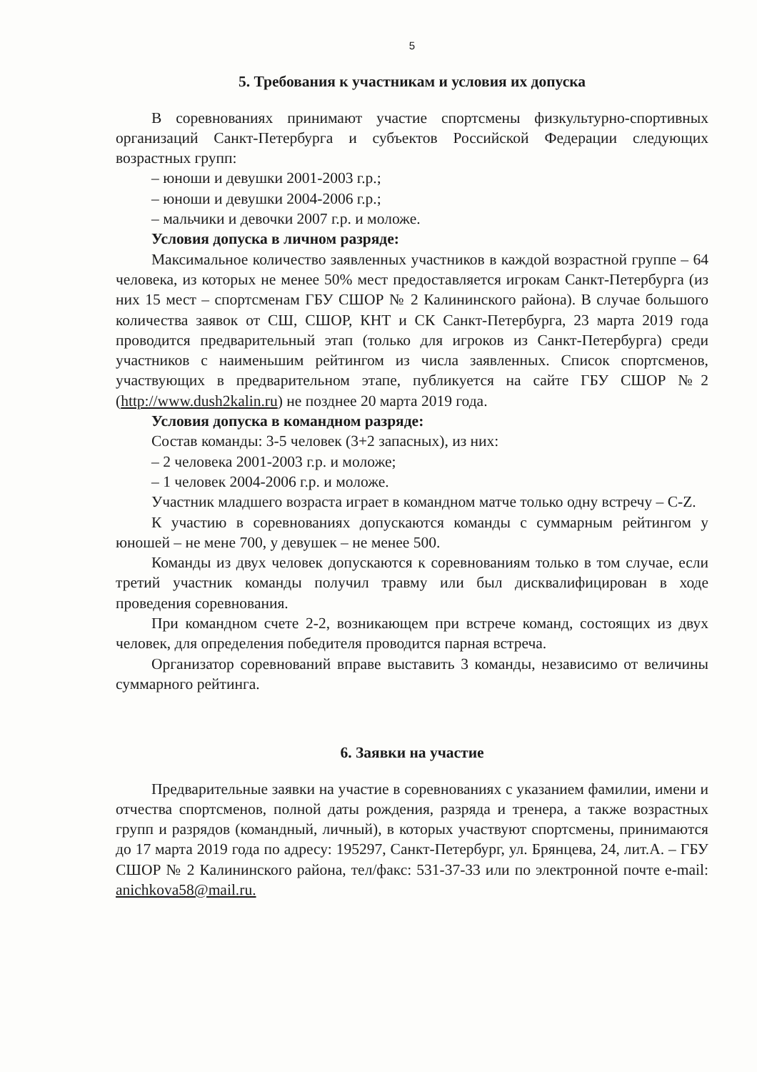5
5. Требования к участникам и условия их допуска
В соревнованиях принимают участие спортсмены физкультурно-спортивных организаций Санкт-Петербурга и субъектов Российской Федерации следующих возрастных групп:
– юноши и девушки 2001-2003 г.р.;
– юноши и девушки 2004-2006 г.р.;
– мальчики и девочки 2007 г.р. и моложе.
Условия допуска в личном разряде:
Максимальное количество заявленных участников в каждой возрастной группе – 64 человека, из которых не менее 50% мест предоставляется игрокам Санкт-Петербурга (из них 15 мест – спортсменам ГБУ СШОР № 2 Калининского района). В случае большого количества заявок от СШ, СШОР, КНТ и СК Санкт-Петербурга, 23 марта 2019 года проводится предварительный этап (только для игроков из Санкт-Петербурга) среди участников с наименьшим рейтингом из числа заявленных. Список спортсменов, участвующих в предварительном этапе, публикуется на сайте ГБУ СШОР №2 (http://www.dush2kalin.ru) не позднее 20 марта 2019 года.
Условия допуска в командном разряде:
Состав команды: 3-5 человек (3+2 запасных), из них:
– 2 человека 2001-2003 г.р. и моложе;
– 1 человек 2004-2006 г.р. и моложе.
Участник младшего возраста играет в командном матче только одну встречу – C-Z.
К участию в соревнованиях допускаются команды с суммарным рейтингом у юношей – не мене 700, у девушек – не менее 500.
Команды из двух человек допускаются к соревнованиям только в том случае, если третий участник команды получил травму или был дисквалифицирован в ходе проведения соревнования.
При командном счете 2-2, возникающем при встрече команд, состоящих из двух человек, для определения победителя проводится парная встреча.
Организатор соревнований вправе выставить 3 команды, независимо от величины суммарного рейтинга.
6. Заявки на участие
Предварительные заявки на участие в соревнованиях с указанием фамилии, имени и отчества спортсменов, полной даты рождения, разряда и тренера, а также возрастных групп и разрядов (командный, личный), в которых участвуют спортсмены, принимаются до 17 марта 2019 года по адресу: 195297, Санкт-Петербург, ул. Брянцева, 24, лит.А. – ГБУ СШОР № 2 Калининского района, тел/факс: 531-37-33 или по электронной почте e-mail: anichkova58@mail.ru.